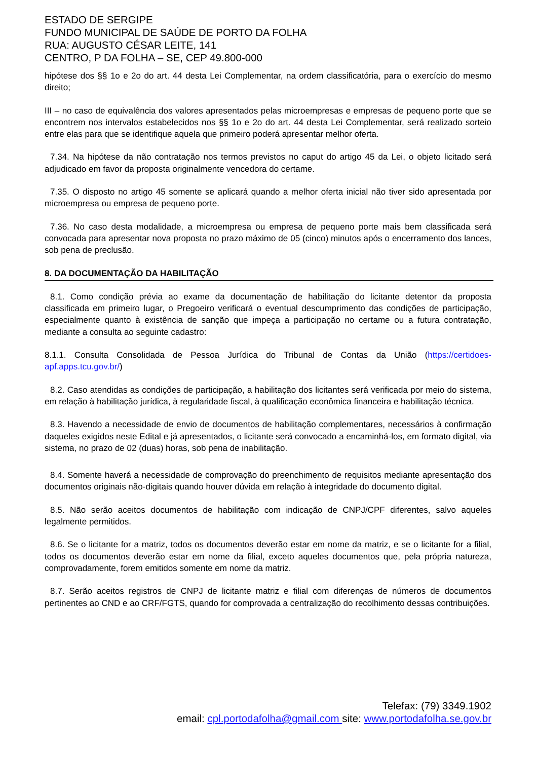ESTADO DE SERGIPE
FUNDO MUNICIPAL DE SAÚDE DE PORTO DA FOLHA
RUA: AUGUSTO CÉSAR LEITE, 141
CENTRO, P DA FOLHA – SE, CEP 49.800-000
hipótese dos §§ 1o e 2o do art. 44 desta Lei Complementar, na ordem classificatória, para o exercício do mesmo direito;
III – no caso de equivalência dos valores apresentados pelas microempresas e empresas de pequeno porte que se encontrem nos intervalos estabelecidos nos §§ 1o e 2o do art. 44 desta Lei Complementar, será realizado sorteio entre elas para que se identifique aquela que primeiro poderá apresentar melhor oferta.
7.34. Na hipótese da não contratação nos termos previstos no caput do artigo 45 da Lei, o objeto licitado será adjudicado em favor da proposta originalmente vencedora do certame.
7.35. O disposto no artigo 45 somente se aplicará quando a melhor oferta inicial não tiver sido apresentada por microempresa ou empresa de pequeno porte.
7.36. No caso desta modalidade, a microempresa ou empresa de pequeno porte mais bem classificada será convocada para apresentar nova proposta no prazo máximo de 05 (cinco) minutos após o encerramento dos lances, sob pena de preclusão.
8. DA DOCUMENTAÇÃO DA HABILITAÇÃO
8.1. Como condição prévia ao exame da documentação de habilitação do licitante detentor da proposta classificada em primeiro lugar, o Pregoeiro verificará o eventual descumprimento das condições de participação, especialmente quanto à existência de sanção que impeça a participação no certame ou a futura contratação, mediante a consulta ao seguinte cadastro:
8.1.1. Consulta Consolidada de Pessoa Jurídica do Tribunal de Contas da União (https://certidoes-apf.apps.tcu.gov.br/)
8.2. Caso atendidas as condições de participação, a habilitação dos licitantes será verificada por meio do sistema, em relação à habilitação jurídica, à regularidade fiscal, à qualificação econômica financeira e habilitação técnica.
8.3. Havendo a necessidade de envio de documentos de habilitação complementares, necessários à confirmação daqueles exigidos neste Edital e já apresentados, o licitante será convocado a encaminhá-los, em formato digital, via sistema, no prazo de 02 (duas) horas, sob pena de inabilitação.
8.4. Somente haverá a necessidade de comprovação do preenchimento de requisitos mediante apresentação dos documentos originais não-digitais quando houver dúvida em relação à integridade do documento digital.
8.5. Não serão aceitos documentos de habilitação com indicação de CNPJ/CPF diferentes, salvo aqueles legalmente permitidos.
8.6. Se o licitante for a matriz, todos os documentos deverão estar em nome da matriz, e se o licitante for a filial, todos os documentos deverão estar em nome da filial, exceto aqueles documentos que, pela própria natureza, comprovadamente, forem emitidos somente em nome da matriz.
8.7. Serão aceitos registros de CNPJ de licitante matriz e filial com diferenças de números de documentos pertinentes ao CND e ao CRF/FGTS, quando for comprovada a centralização do recolhimento dessas contribuições.
Telefax: (79) 3349.1902
email: cpl.portodafolha@gmail.com site: www.portodafolha.se.gov.br